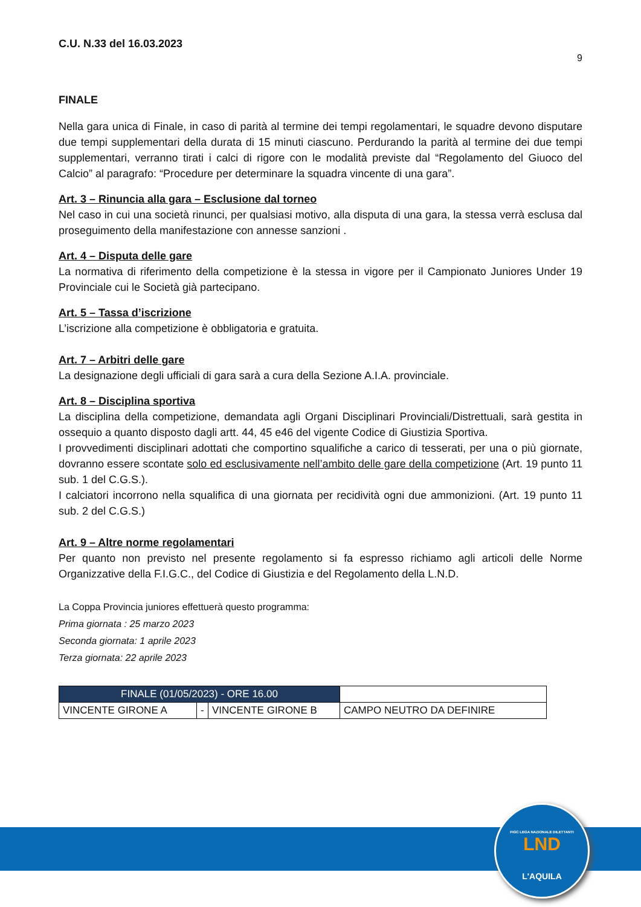C.U. N.33 del 16.03.2023
9
FINALE
Nella gara unica di Finale, in caso di parità al termine dei tempi regolamentari, le squadre devono disputare due tempi supplementari della durata di 15 minuti ciascuno. Perdurando la parità al termine dei due tempi supplementari, verranno tirati i calci di rigore con le modalità previste dal “Regolamento del Giuoco del Calcio” al paragrafo: “Procedure per determinare la squadra vincente di una gara”.
Art. 3 – Rinuncia alla gara – Esclusione dal torneo
Nel caso in cui una società rinunci, per qualsiasi motivo, alla disputa di una gara, la stessa verrà esclusa dal proseguimento della manifestazione con annesse sanzioni .
Art. 4 – Disputa delle gare
La normativa di riferimento della competizione è la stessa in vigore per il Campionato Juniores Under 19 Provinciale cui le Società già partecipano.
Art. 5 – Tassa d’iscrizione
L’iscrizione alla competizione è obbligatoria e gratuita.
Art. 7 – Arbitri delle gare
La designazione degli ufficiali di gara sarà a cura della Sezione A.I.A. provinciale.
Art. 8 – Disciplina sportiva
La disciplina della competizione, demandata agli Organi Disciplinari Provinciali/Distrettuali, sarà gestita in ossequio a quanto disposto dagli artt. 44, 45 e46 del vigente Codice di Giustizia Sportiva.
I provvedimenti disciplinari adottati che comportino squalifiche a carico di tesserati, per una o più giornate, dovranno essere scontate solo ed esclusivamente nell’ambito delle gare della competizione (Art. 19 punto 11 sub. 1 del C.G.S.).
I calciatori incorrono nella squalifica di una giornata per recidività ogni due ammonizioni. (Art. 19 punto 11 sub. 2 del C.G.S.)
Art. 9 – Altre norme regolamentari
Per quanto non previsto nel presente regolamento si fa espresso richiamo agli articoli delle Norme Organizzative della F.I.G.C., del Codice di Giustizia e del Regolamento della L.N.D.
La Coppa Provincia juniores effettuerà questo programma:
Prima giornata : 25 marzo 2023
Seconda giornata: 1 aprile 2023
Terza giornata: 22 aprile 2023
| FINALE (01/05/2023) - ORE 16.00 | | | |
| VINCENTE GIRONE A | - | VINCENTE GIRONE B | CAMPO NEUTRO DA DEFINIRE |
FIGC LEGA NAZIONALE DILETTANTI
LND
L'AQUILA